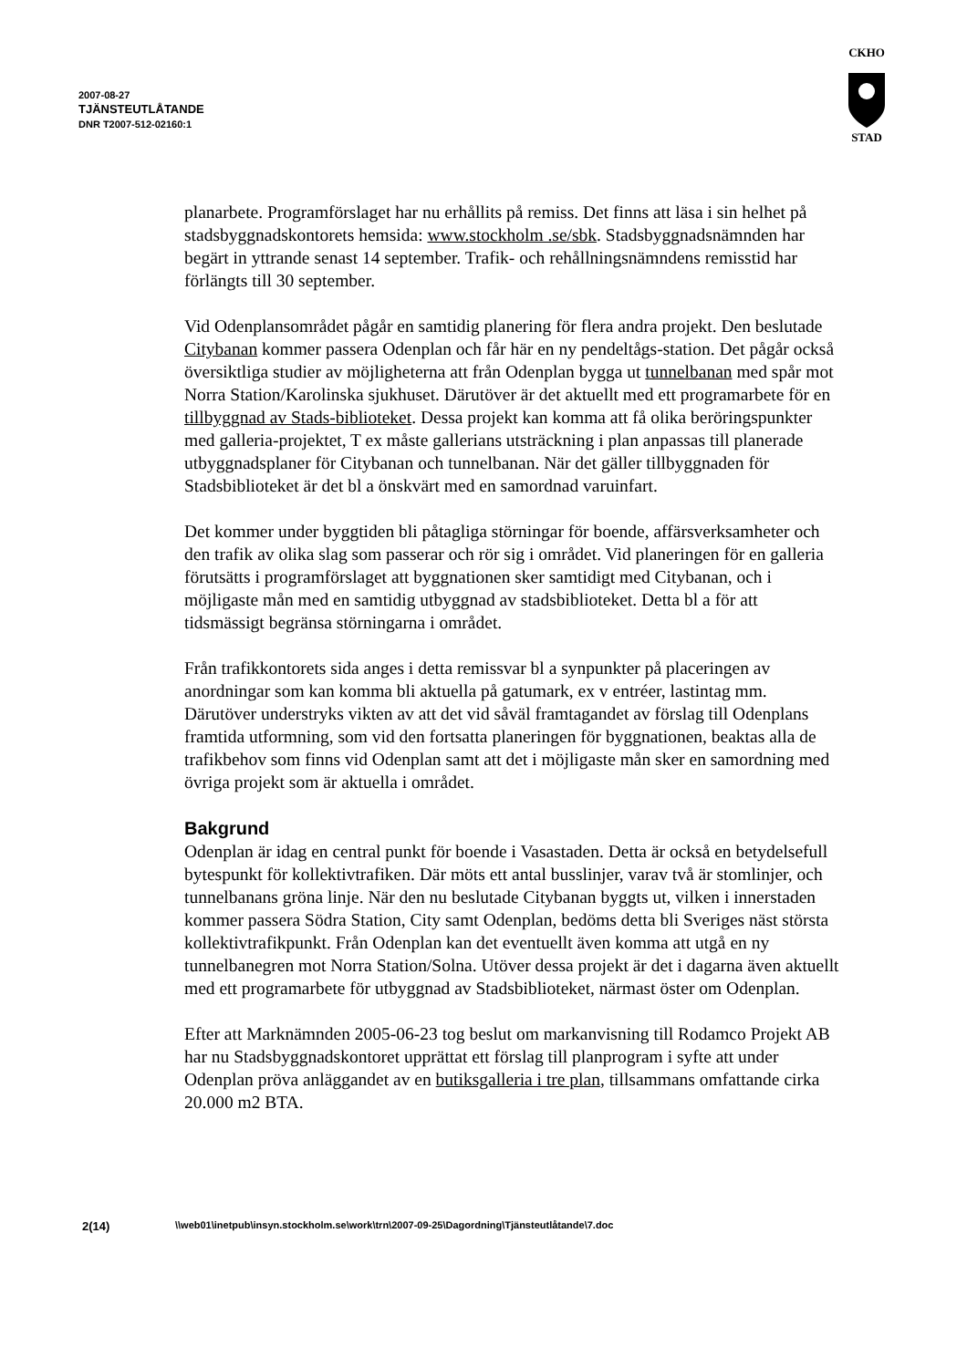2007-08-27
TJÄNSTEUTLÅTANDE
DNR T2007-512-02160:1
CKHO
STAD
planarbete. Programförslaget har nu erhållits på remiss. Det finns att läsa i sin helhet på stadsbyggnadskontorets hemsida: www.stockholm .se/sbk. Stadsbyggnadsnämnden har begärt in yttrande senast 14 september. Trafik- och rehållningsnämndens remisstid har förlängts till 30 september.
Vid Odenplansområdet pågår en samtidig planering för flera andra projekt. Den beslutade Citybanan kommer passera Odenplan och får här en ny pendeltågs-station. Det pågår också översiktliga studier av möjligheterna att från Odenplan bygga ut tunnelbanan med spår mot Norra Station/Karolinska sjukhuset. Därutöver är det aktuellt med ett programarbete för en tillbyggnad av Stads-biblioteket. Dessa projekt kan komma att få olika beröringspunkter med galleria-projektet, T ex måste gallerians utsträckning i plan anpassas till planerade utbyggnadsplaner för Citybanan och tunnelbanan. När det gäller tillbyggnaden för Stadsbiblioteket är det bl a önskvärt med en samordnad varuinfart.
Det kommer under byggtiden bli påtagliga störningar för boende, affärsverksamheter och den trafik av olika slag som passerar och rör sig i området. Vid planeringen för en galleria förutsätts i programförslaget att byggnationen sker samtidigt med Citybanan, och i möjligaste mån med en samtidig utbyggnad av stadsbiblioteket. Detta bl a för att tidsmässigt begränsa störningarna i området.
Från trafikkontorets sida anges i detta remissvar bl a synpunkter på placeringen av anordningar som kan komma bli aktuella på gatumark, ex v entréer, lastintag mm. Därutöver understryks vikten av att det vid såväl framtagandet av förslag till Odenplans framtida utformning, som vid den fortsatta planeringen för byggnationen, beaktas alla de trafikbehov som finns vid Odenplan samt att det i möjligaste mån sker en samordning med övriga projekt som är aktuella i området.
Bakgrund
Odenplan är idag en central punkt för boende i Vasastaden. Detta är också en betydelsefull bytespunkt för kollektivtrafiken. Där möts ett antal busslinjer, varav två är stomlinjer, och tunnelbanans gröna linje. När den nu beslutade Citybanan byggts ut, vilken i innerstaden kommer passera Södra Station, City samt Odenplan, bedöms detta bli Sveriges näst största kollektivtrafikpunkt. Från Odenplan kan det eventuellt även komma att utgå en ny tunnelbanegren mot Norra Station/Solna. Utöver dessa projekt är det i dagarna även aktuellt med ett programarbete för utbyggnad av Stadsbiblioteket, närmast öster om Odenplan.
Efter att Marknämnden 2005-06-23 tog beslut om markanvisning till Rodamco Projekt AB har nu Stadsbyggnadskontoret upprättat ett förslag till planprogram i syfte att under Odenplan pröva anläggandet av en butiksgalleria i tre plan, tillsammans omfattande cirka 20.000 m2 BTA.
2(14) \\web01\inetpub\insyn.stockholm.se\work\trn\2007-09-25\Dagordning\Tjänsteutlåtande\7.doc